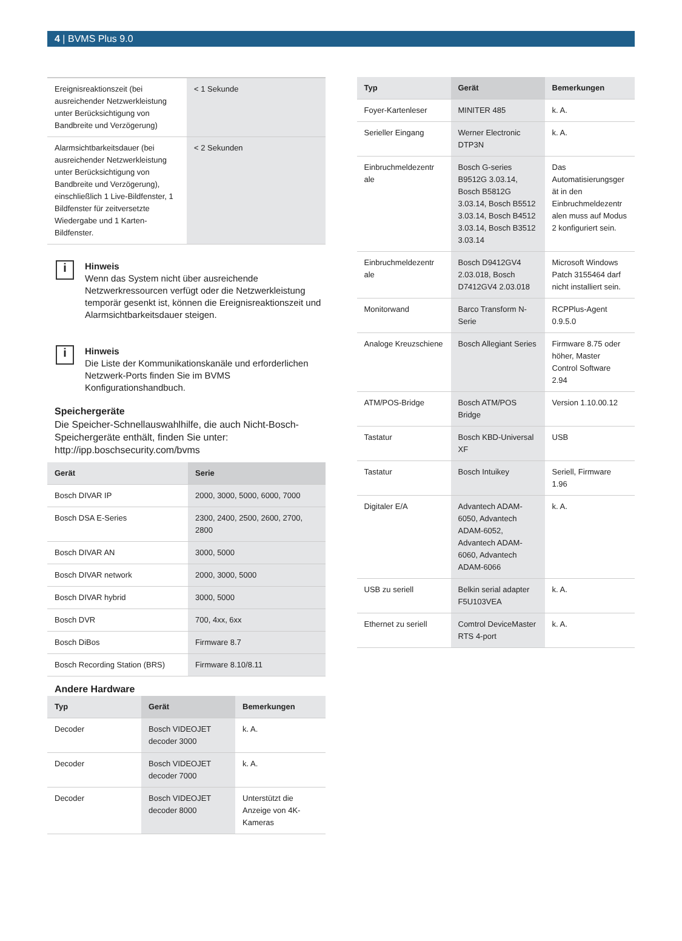4 | BVMS Plus 9.0
| Ereignisreaktionszeit (bei ausreichender Netzwerkleistung unter Berücksichtigung von Bandbreite und Verzögerung) | < 1 Sekunde |
| Alarmsichtbarkeitsdauer (bei ausreichender Netzwerkleistung unter Berücksichtigung von Bandbreite und Verzögerung), einschließlich 1 Live-Bildfenster, 1 Bildfenster für zeitversetzte Wiedergabe und 1 Karten-Bildfenster. | < 2 Sekunden |
i
Hinweis
Wenn das System nicht über ausreichende Netzwerkressourcen verfügt oder die Netzwerkleistung temporär gesenkt ist, können die Ereignisreaktionszeit und Alarmsichtbarkeitsdauer steigen.
i
Hinweis
Die Liste der Kommunikationskanäle und erforderlichen Netzwerk-Ports finden Sie im BVMS Konfigurationshandbuch.
Speichergeräte
Die Speicher-Schnellauswahlhilfe, die auch Nicht-Bosch-Speichergeräte enthält, finden Sie unter: http://ipp.boschsecurity.com/bvms
| Gerät | Serie |
| --- | --- |
| Bosch DIVAR IP | 2000, 3000, 5000, 6000, 7000 |
| Bosch DSA E-Series | 2300, 2400, 2500, 2600, 2700, 2800 |
| Bosch DIVAR AN | 3000, 5000 |
| Bosch DIVAR network | 2000, 3000, 5000 |
| Bosch DIVAR hybrid | 3000, 5000 |
| Bosch DVR | 700, 4xx, 6xx |
| Bosch DiBos | Firmware 8.7 |
| Bosch Recording Station (BRS) | Firmware 8.10/8.11 |
Andere Hardware
| Typ | Gerät | Bemerkungen |
| --- | --- | --- |
| Decoder | Bosch VIDEOJET decoder 3000 | k. A. |
| Decoder | Bosch VIDEOJET decoder 7000 | k. A. |
| Decoder | Bosch VIDEOJET decoder 8000 | Unterstützt die Anzeige von 4K-Kameras |
| Typ | Gerät | Bemerkungen |
| --- | --- | --- |
| Foyer-Kartenleser | MINITER 485 | k. A. |
| Serieller Eingang | Werner Electronic DTP3N | k. A. |
| Einbruchmeldezentr ale | Bosch G-series B9512G 3.03.14, Bosch B5812G 3.03.14, Bosch B5512 3.03.14, Bosch B4512 3.03.14, Bosch B3512 3.03.14 | Das Automatisierungsger ät in den Einbruchmeldezentr alen muss auf Modus 2 konfiguriert sein. |
| Einbruchmeldezentr ale | Bosch D9412GV4 2.03.018, Bosch D7412GV4 2.03.018 | Microsoft Windows Patch 3155464 darf nicht installiert sein. |
| Monitorwand | Barco Transform N-Serie | RCPPlus-Agent 0.9.5.0 |
| Analoge Kreuzschiene | Bosch Allegiant Series | Firmware 8.75 oder höher, Master Control Software 2.94 |
| ATM/POS-Bridge | Bosch ATM/POS Bridge | Version 1.10.00.12 |
| Tastatur | Bosch KBD-Universal XF | USB |
| Tastatur | Bosch Intuikey | Seriell, Firmware 1.96 |
| Digitaler E/A | Advantech ADAM-6050, Advantech ADAM-6052, Advantech ADAM-6060, Advantech ADAM-6066 | k. A. |
| USB zu seriell | Belkin serial adapter F5U103VEA | k. A. |
| Ethernet zu seriell | Comtrol DeviceMaster RTS 4-port | k. A. |